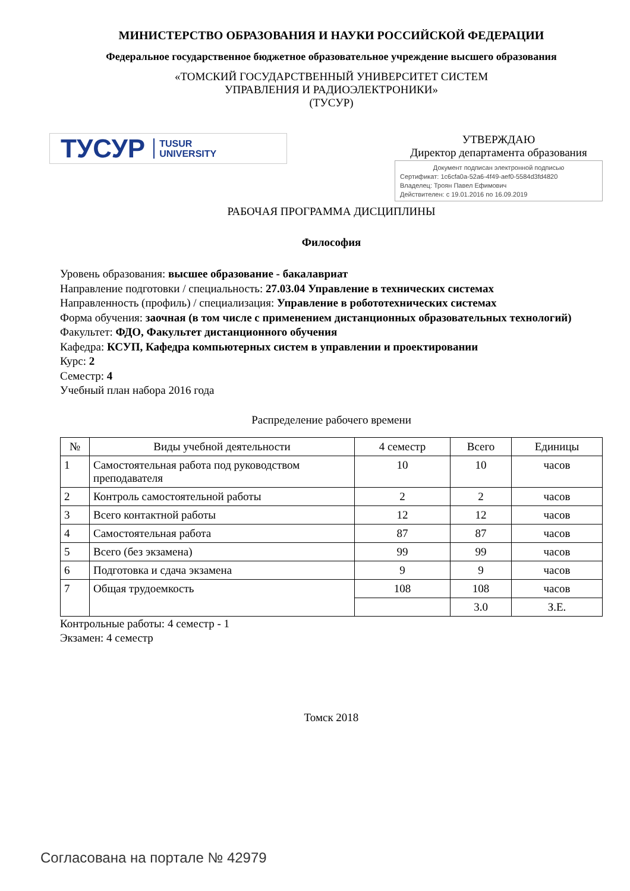МИНИСТЕРСТВО ОБРАЗОВАНИЯ И НАУКИ РОССИЙСКОЙ ФЕДЕРАЦИИ
Федеральное государственное бюджетное образовательное учреждение высшего образования
«ТОМСКИЙ ГОСУДАРСТВЕННЫЙ УНИВЕРСИТЕТ СИСТЕМ
УПРАВЛЕНИЯ И РАДИОЭЛЕКТРОНИКИ»
(ТУСУР)
ТУСУР TUSUR
UNIVERSITY
УТВЕРЖДАЮ
Директор департамента образования
Документ подписан электронной подписью
Сертификат: 1c6cfa0a-52a6-4f49-aef0-5584d3fd4820
Владелец: Троян Павел Ефимович
Действителен: с 19.01.2016 по 16.09.2019
РАБОЧАЯ ПРОГРАММА ДИСЦИПЛИНЫ
Философия
Уровень образования: высшее образование - бакалавриат
Направление подготовки / специальность: 27.03.04 Управление в технических системах
Направленность (профиль) / специализация: Управление в робототехнических системах
Форма обучения: заочная (в том числе с применением дистанционных образовательных технологий)
Факультет: ФДО, Факультет дистанционного обучения
Кафедра: КСУП, Кафедра компьютерных систем в управлении и проектировании
Курс: 2
Семестр: 4
Учебный план набора 2016 года
Распределение рабочего времени
| № | Виды учебной деятельности | 4 семестр | Всего | Единицы |
| --- | --- | --- | --- | --- |
| 1 | Самостоятельная работа под руководством преподавателя | 10 | 10 | часов |
| 2 | Контроль самостоятельной работы | 2 | 2 | часов |
| 3 | Всего контактной работы | 12 | 12 | часов |
| 4 | Самостоятельная работа | 87 | 87 | часов |
| 5 | Всего (без экзамена) | 99 | 99 | часов |
| 6 | Подготовка и сдача экзамена | 9 | 9 | часов |
| 7 | Общая трудоемкость | 108 | 108 | часов |
| | | | 3.0 | З.Е. |
Контрольные работы: 4 семестр - 1
Экзамен: 4 семестр
Томск 2018
Согласована на портале № 42979